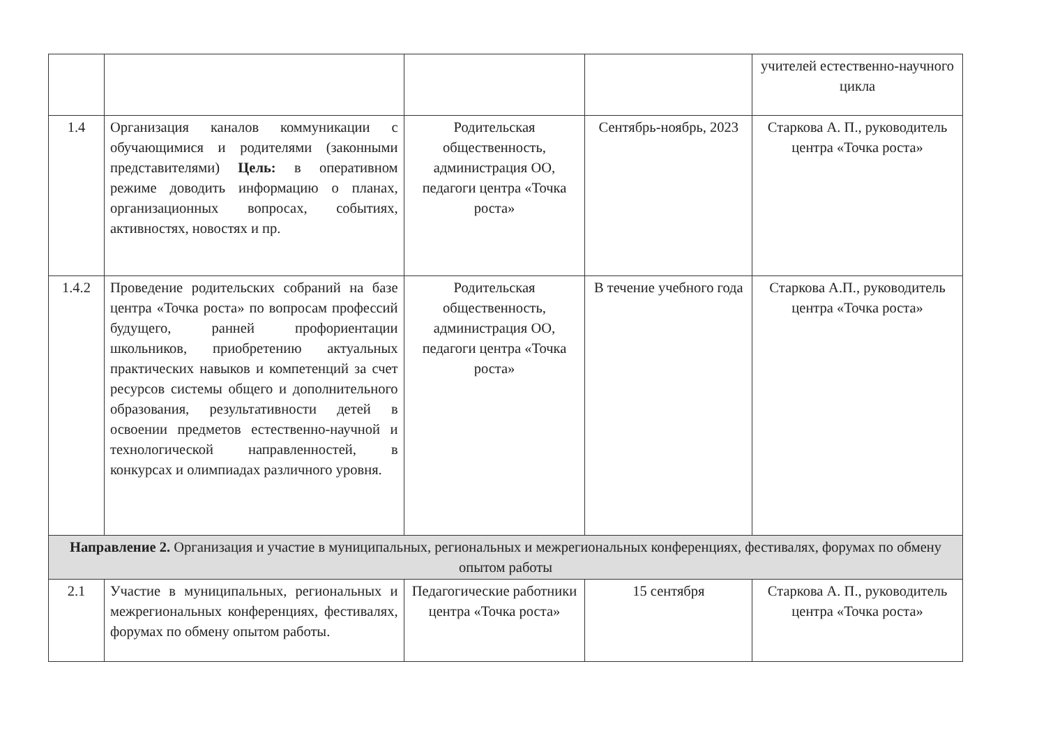| | | | | учителей естественно-научного цикла |
| 1.4 | Организация каналов коммуникации с обучающимися и родителями (законными представителями) Цель: в оперативном режиме доводить информацию о планах, организационных вопросах, событиях, активностях, новостях и пр. | Родительская общественность, администрация ОО, педагоги центра «Точка роста» | Сентябрь-ноябрь, 2023 | Старкова А. П., руководитель центра «Точка роста» |
| 1.4.2 | Проведение родительских собраний на базе центра «Точка роста» по вопросам профессий будущего, ранней профориентации школьников, приобретению актуальных практических навыков и компетенций за счет ресурсов системы общего и дополнительного образования, результативности детей в освоении предметов естественно-научной и технологической направленностей, в конкурсах и олимпиадах различного уровня. | Родительская общественность, администрация ОО, педагоги центра «Точка роста» | В течение учебного года | Старкова А.П., руководитель центра «Точка роста» |
| Направление 2. Организация и участие в муниципальных, региональных и межрегиональных конференциях, фестивалях, форумах по обмену опытом работы | | | | |
| 2.1 | Участие в муниципальных, региональных и межрегиональных конференциях, фестивалях, форумах по обмену опытом работы. | Педагогические работники центра «Точка роста» | 15 сентября | Старкова А. П., руководитель центра «Точка роста» |